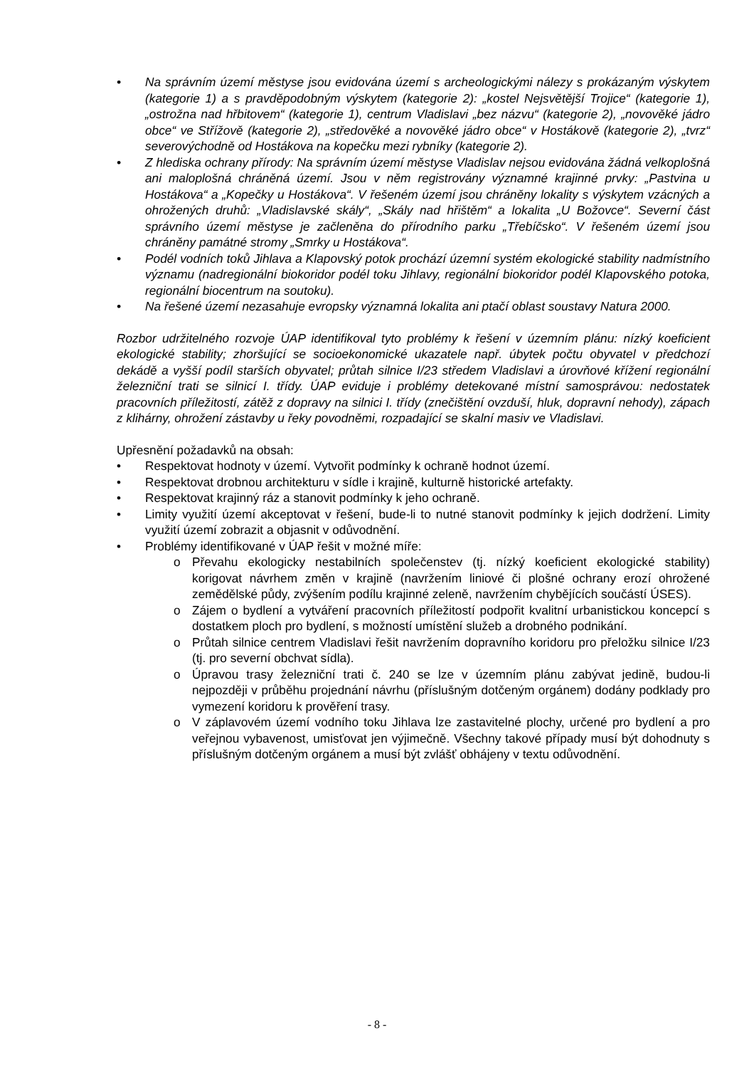• Na správním území městyse jsou evidována území s archeologickými nálezy s prokázaným výskytem (kategorie 1) a s pravděpodobným výskytem (kategorie 2): „kostel Nejsvětější Trojice“ (kategorie 1), „ostrožna nad hřbitovem“ (kategorie 1), centrum Vladislavi „bez názvu“ (kategorie 2), „novověké jádro obce“ ve Střížově (kategorie 2), „středověké a novověké jádro obce“ v Hostákově (kategorie 2), „tvrz“ severovýchodně od Hostákova na kopečku mezi rybníky (kategorie 2).
• Z hlediska ochrany přírody: Na správním území městyse Vladislav nejsou evidována žádná velkoplošná ani maloplošná chráněná území. Jsou v něm registrovány významné krajinné prvky: „Pastvina u Hostákova“ a „Kopečky u Hostákova“. V řešeném území jsou chráněny lokality s výskytem vzácných a ohrožených druhů: „Vladislavské skály“, „Skály nad hřištěm“ a lokalita „U Božovce“. Severní část správního území městyse je začleněna do přírodního parku „Třebíčsko“. V řešeném území jsou chráněny památné stromy „Smrky u Hostákova“.
• Podél vodních toků Jihlava a Klapovský potok prochází územní systém ekologické stability nadmístního významu (nadregionální biokoridor podél toku Jihlavy, regionální biokoridor podél Klapovského potoka, regionální biocentrum na soutoku).
• Na řešené území nezasahuje evropsky významná lokalita ani ptačí oblast soustavy Natura 2000.
Rozbor udržitelného rozvoje ÚAP identifikoval tyto problémy k řešení v územním plánu: nízký koeficient ekologické stability; zhoršující se socioekonomické ukazatele např. úbytek počtu obyvatel v předchozí dekádě a vyšší podíl starších obyvatel; průtah silnice I/23 středem Vladislavi a úrovňové křížení regionální železniční trati se silnicí I. třídy. ÚAP eviduje i problémy detekované místní samosprávou: nedostatek pracovních příležitostí, zátěž z dopravy na silnici I. třídy (znečištění ovzduší, hluk, dopravní nehody), zápach z klihárny, ohrožení zástavby u řeky povodněmi, rozpadající se skalní masiv ve Vladislavi.
Upřesnění požadavků na obsah:
• Respektovat hodnoty v území. Vytvořit podmínky k ochraně hodnot území.
• Respektovat drobnou architekturu v sídle i krajině, kulturně historické artefakty.
• Respektovat krajinný ráz a stanovit podmínky k jeho ochraně.
• Limity využití území akceptovat v řešení, bude-li to nutné stanovit podmínky k jejich dodržení. Limity využití území zobrazit a objasnit v odůvodnění.
• Problémy identifikované v ÚAP řešit v možné míře:
o Převahu ekologicky nestabilních společenstev (tj. nízký koeficient ekologické stability) korigovat návrhem změn v krajině (navržením liniové či plošné ochrany erozí ohrožené zemědělské půdy, zvýšením podílu krajinné zeleně, navržením chybějících součástí ÚSES).
o Zájem o bydlení a vytváření pracovních příležitostí podpořit kvalitní urbanistickou koncepcí s dostatkem ploch pro bydlení, s možností umístění služeb a drobného podnikání.
o Průtah silnice centrem Vladislavi řešit navržením dopravního koridoru pro přeložku silnice I/23 (tj. pro severní obchvat sídla).
o Úpravou trasy železniční trati č. 240 se lze v územním plánu zabývat jedině, budou-li nejpozději v průběhu projednání návrhu (příslušným dotčeným orgánem) dodány podklady pro vymezení koridoru k prověření trasy.
o V záplavovém území vodního toku Jihlava lze zastavitelné plochy, určené pro bydlení a pro veřejnou vybavenost, umisťovat jen výjimečně. Všechny takové případy musí být dohodnuty s příslušným dotčeným orgánem a musí být zvlášť obhájeny v textu odůvodnění.
- 8 -